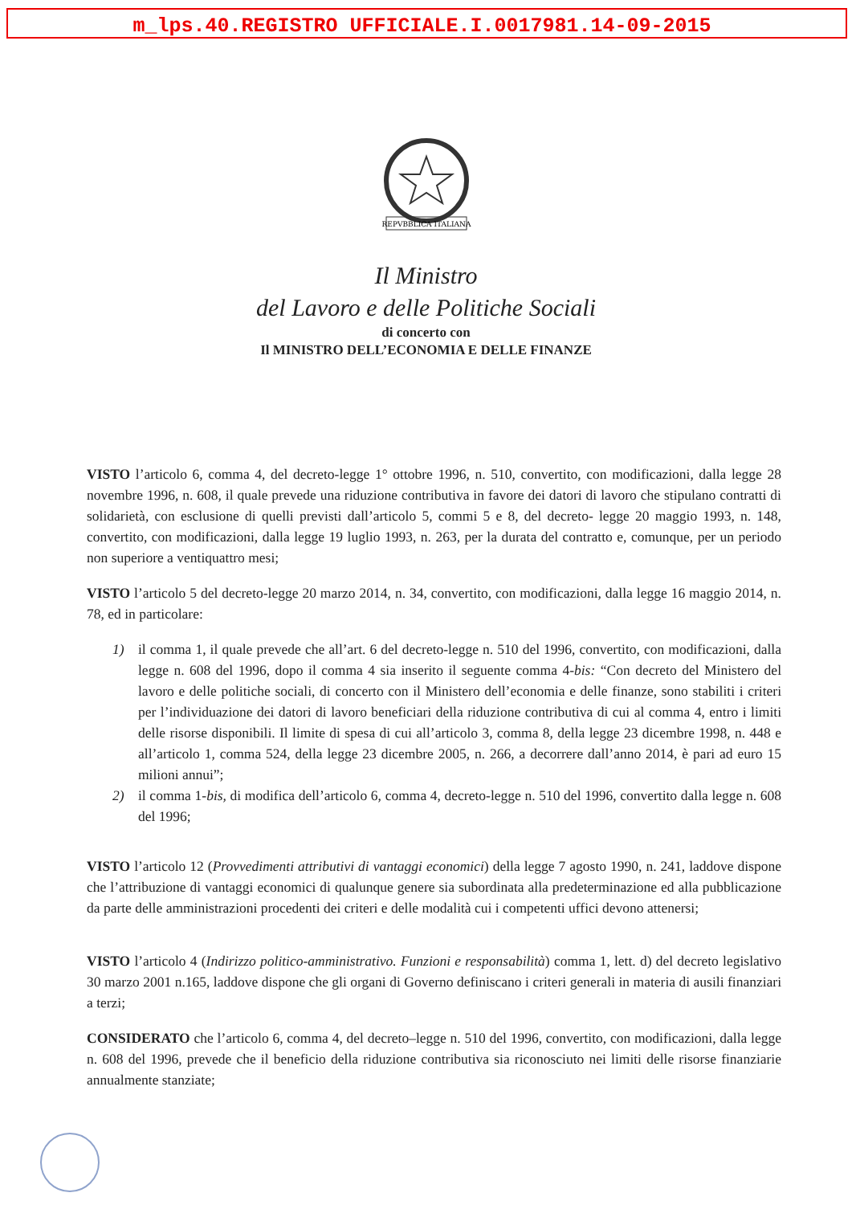m_lps.40.REGISTRO UFFICIALE.I.0017981.14-09-2015
REPVBBLICA ITALIANA
Il Ministro
del Lavoro e delle Politiche Sociali
di concerto con
Il MINISTRO DELL’ECONOMIA E DELLE FINANZE
VISTO l’articolo 6, comma 4, del decreto-legge 1° ottobre 1996, n. 510, convertito, con modificazioni, dalla legge 28 novembre 1996, n. 608, il quale prevede una riduzione contributiva in favore dei datori di lavoro che stipulano contratti di solidarietà, con esclusione di quelli previsti dall’articolo 5, commi 5 e 8, del decreto- legge 20 maggio 1993, n. 148, convertito, con modificazioni, dalla legge 19 luglio 1993, n. 263, per la durata del contratto e, comunque, per un periodo non superiore a ventiquattro mesi;
VISTO l’articolo 5 del decreto-legge 20 marzo 2014, n. 34, convertito, con modificazioni, dalla legge 16 maggio 2014, n. 78, ed in particolare:
1) il comma 1, il quale prevede che all’art. 6 del decreto-legge n. 510 del 1996, convertito, con modificazioni, dalla legge n. 608 del 1996, dopo il comma 4 sia inserito il seguente comma 4-bis: “Con decreto del Ministero del lavoro e delle politiche sociali, di concerto con il Ministero dell’economia e delle finanze, sono stabiliti i criteri per l’individuazione dei datori di lavoro beneficiari della riduzione contributiva di cui al comma 4, entro i limiti delle risorse disponibili. Il limite di spesa di cui all’articolo 3, comma 8, della legge 23 dicembre 1998, n. 448 e all’articolo 1, comma 524, della legge 23 dicembre 2005, n. 266, a decorrere dall’anno 2014, è pari ad euro 15 milioni annui”;
2) il comma 1-bis, di modifica dell’articolo 6, comma 4, decreto-legge n. 510 del 1996, convertito dalla legge n. 608 del 1996;
VISTO l’articolo 12 (Provvedimenti attributivi di vantaggi economici) della legge 7 agosto 1990, n. 241, laddove dispone che l’attribuzione di vantaggi economici di qualunque genere sia subordinata alla predeterminazione ed alla pubblicazione da parte delle amministrazioni procedenti dei criteri e delle modalità cui i competenti uffici devono attenersi;
VISTO l’articolo 4 (Indirizzo politico-amministrativo. Funzioni e responsabilità) comma 1, lett. d) del decreto legislativo 30 marzo 2001 n.165, laddove dispone che gli organi di Governo definiscano i criteri generali in materia di ausili finanziari a terzi;
CONSIDERATO che l’articolo 6, comma 4, del decreto–legge n. 510 del 1996, convertito, con modificazioni, dalla legge n. 608 del 1996, prevede che il beneficio della riduzione contributiva sia riconosciuto nei limiti delle risorse finanziarie annualmente stanziate;